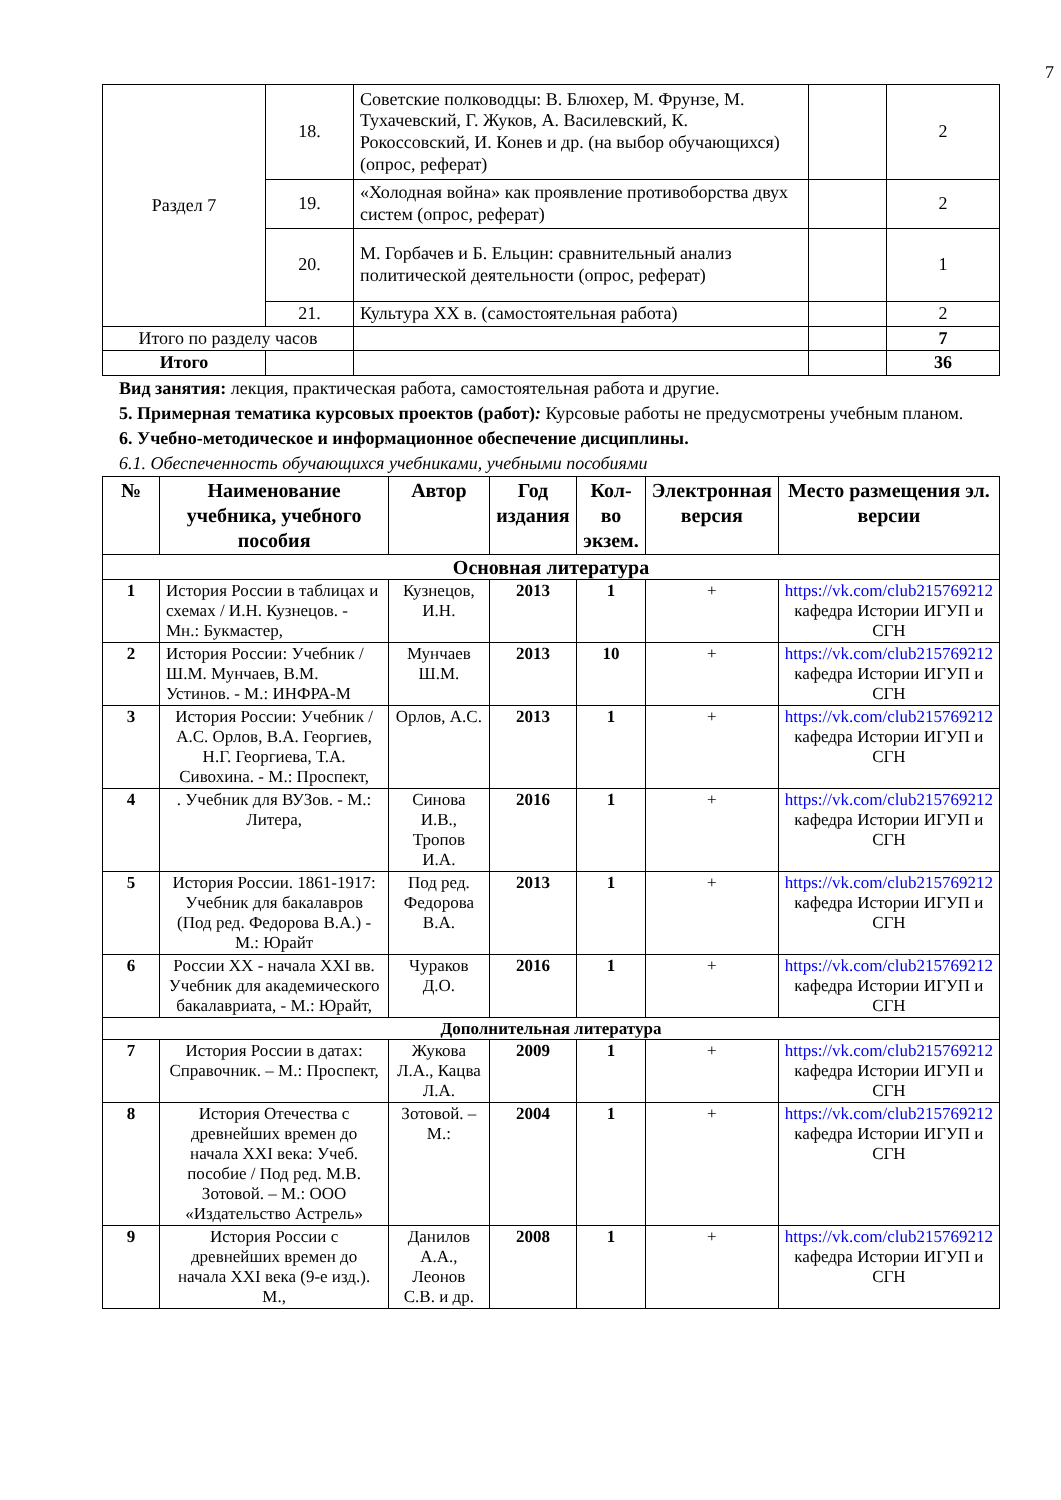7
| Раздел 7 | 18. | Советские полководцы: В. Блюхер, М. Фрунзе, М. Тухачевский, Г. Жуков, А. Василевский, К. Рокоссовский, И. Конев и др. (на выбор обучающихся) (опрос, реферат) | | 2 |
| | 19. | «Холодная война» как проявление противоборства двух систем (опрос, реферат) | | 2 |
| | 20. | М. Горбачев и Б. Ельцин: сравнительный анализ политической деятельности (опрос, реферат) | | 1 |
| | 21. | Культура XX в. (самостоятельная работа) | | 2 |
| Итого по разделу часов | | | | 7 |
| Итого | | | | 36 |
Вид занятия: лекция, практическая работа, самостоятельная работа и другие.
5. Примерная тематика курсовых проектов (работ): Курсовые работы не предусмотрены учебным планом.
6. Учебно-методическое и информационное обеспечение дисциплины.
6.1. Обеспеченность обучающихся учебниками, учебными пособиями
| № | Наименование учебника, учебного пособия | Автор | Год издания | Кол-во экзем. | Электронная версия | Место размещения эл. версии |
| --- | --- | --- | --- | --- | --- | --- |
| Основная литература | | | | | | |
| 1 | История России в таблицах и схемах / И.Н. Кузнецов. - Мн.: Букмастер, | Кузнецов, И.Н. | 2013 | 1 | + | https://vk.com/club215769212 кафедра Истории ИГУП и СГН |
| 2 | История России: Учебник / Ш.М. Мунчаев, В.М. Устинов. - М.: ИНФРА-М | Мунчаев Ш.М. | 2013 | 10 | + | https://vk.com/club215769212 кафедра Истории ИГУП и СГН |
| 3 | История России: Учебник / А.С. Орлов, В.А. Георгиев, Н.Г. Георгиева, Т.А. Сивохина. - М.: Проспект, | Орлов, А.С. | 2013 | 1 | + | https://vk.com/club215769212 кафедра Истории ИГУП и СГН |
| 4 | . Учебник для ВУЗов. - М.: Литера, | Синова И.В., Тропов И.А. | 2016 | 1 | + | https://vk.com/club215769212 кафедра Истории ИГУП и СГН |
| 5 | История России. 1861-1917: Учебник для бакалавров (Под ред. Федорова В.А.) - М.: Юрайт | Под ред. Федорова В.А. | 2013 | 1 | + | https://vk.com/club215769212 кафедра Истории ИГУП и СГН |
| 6 | России XX - начала XXI вв. Учебник для академического бакалавриата, - М.: Юрайт, | Чураков Д.О. | 2016 | 1 | + | https://vk.com/club215769212 кафедра Истории ИГУП и СГН |
| Дополнительная литература | | | | | | |
| 7 | История России в датах: Справочник. – М.: Проспект, | Жукова Л.А., Кацва Л.А. | 2009 | 1 | + | https://vk.com/club215769212 кафедра Истории ИГУП и СГН |
| 8 | История Отечества с древнейших времен до начала XXI века: Учеб. пособие / Под ред. М.В. Зотовой. – М.: ООО «Издательство Астрель» | Зотовой. – М.: | 2004 | 1 | + | https://vk.com/club215769212 кафедра Истории ИГУП и СГН |
| 9 | История России с древнейших времен до начала XXI века (9-е изд.). М., | Данилов А.А., Леонов С.В. и др. | 2008 | 1 | + | https://vk.com/club215769212 кафедра Истории ИГУП и СГН |